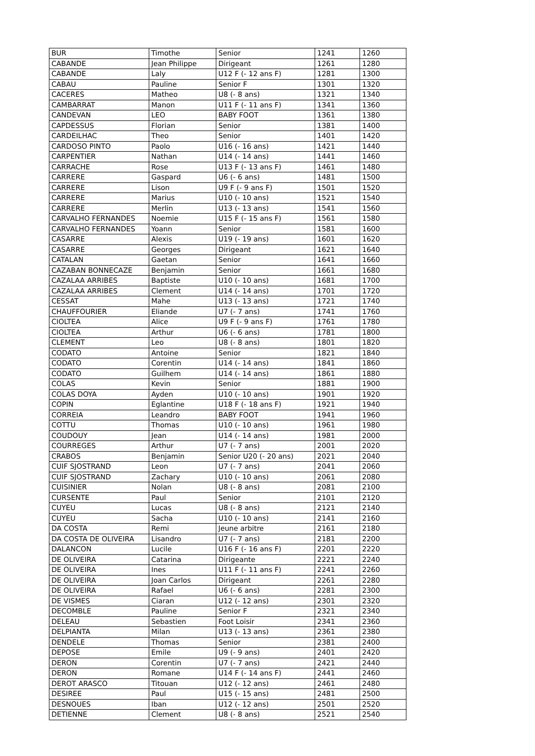| BUR | Timothe | Senior | 1241 | 1260 |
| CABANDE | Jean Philippe | Dirigeant | 1261 | 1280 |
| CABANDE | Laly | U12 F (- 12 ans F) | 1281 | 1300 |
| CABAU | Pauline | Senior F | 1301 | 1320 |
| CACERES | Matheo | U8 (- 8 ans) | 1321 | 1340 |
| CAMBARRAT | Manon | U11 F (- 11 ans F) | 1341 | 1360 |
| CANDEVAN | LEO | BABY FOOT | 1361 | 1380 |
| CAPDESSUS | Florian | Senior | 1381 | 1400 |
| CARDEILHAC | Theo | Senior | 1401 | 1420 |
| CARDOSO PINTO | Paolo | U16 (- 16 ans) | 1421 | 1440 |
| CARPENTIER | Nathan | U14 (- 14 ans) | 1441 | 1460 |
| CARRACHE | Rose | U13 F (- 13 ans F) | 1461 | 1480 |
| CARRERE | Gaspard | U6 (- 6 ans) | 1481 | 1500 |
| CARRERE | Lison | U9 F (- 9 ans F) | 1501 | 1520 |
| CARRERE | Marius | U10 (- 10 ans) | 1521 | 1540 |
| CARRERE | Merlin | U13 (- 13 ans) | 1541 | 1560 |
| CARVALHO FERNANDES | Noemie | U15 F (- 15 ans F) | 1561 | 1580 |
| CARVALHO FERNANDES | Yoann | Senior | 1581 | 1600 |
| CASARRE | Alexis | U19 (- 19 ans) | 1601 | 1620 |
| CASARRE | Georges | Dirigeant | 1621 | 1640 |
| CATALAN | Gaetan | Senior | 1641 | 1660 |
| CAZABAN BONNECAZE | Benjamin | Senior | 1661 | 1680 |
| CAZALAA ARRIBES | Baptiste | U10 (- 10 ans) | 1681 | 1700 |
| CAZALAA ARRIBES | Clement | U14 (- 14 ans) | 1701 | 1720 |
| CESSAT | Mahe | U13 (- 13 ans) | 1721 | 1740 |
| CHAUFFOURIER | Eliande | U7 (- 7 ans) | 1741 | 1760 |
| CIOLTEA | Alice | U9 F (- 9 ans F) | 1761 | 1780 |
| CIOLTEA | Arthur | U6 (- 6 ans) | 1781 | 1800 |
| CLEMENT | Leo | U8 (- 8 ans) | 1801 | 1820 |
| CODATO | Antoine | Senior | 1821 | 1840 |
| CODATO | Corentin | U14 (- 14 ans) | 1841 | 1860 |
| CODATO | Guilhem | U14 (- 14 ans) | 1861 | 1880 |
| COLAS | Kevin | Senior | 1881 | 1900 |
| COLAS DOYA | Ayden | U10 (- 10 ans) | 1901 | 1920 |
| COPIN | Eglantine | U18 F (- 18 ans F) | 1921 | 1940 |
| CORREIA | Leandro | BABY FOOT | 1941 | 1960 |
| COTTU | Thomas | U10 (- 10 ans) | 1961 | 1980 |
| COUDOUY | Jean | U14 (- 14 ans) | 1981 | 2000 |
| COURREGES | Arthur | U7 (- 7 ans) | 2001 | 2020 |
| CRABOS | Benjamin | Senior U20 (- 20 ans) | 2021 | 2040 |
| CUIF SJOSTRAND | Leon | U7 (- 7 ans) | 2041 | 2060 |
| CUIF SJOSTRAND | Zachary | U10 (- 10 ans) | 2061 | 2080 |
| CUISINIER | Nolan | U8 (- 8 ans) | 2081 | 2100 |
| CURSENTE | Paul | Senior | 2101 | 2120 |
| CUYEU | Lucas | U8 (- 8 ans) | 2121 | 2140 |
| CUYEU | Sacha | U10 (- 10 ans) | 2141 | 2160 |
| DA COSTA | Remi | Jeune arbitre | 2161 | 2180 |
| DA COSTA DE OLIVEIRA | Lisandro | U7 (- 7 ans) | 2181 | 2200 |
| DALANCON | Lucile | U16 F (- 16 ans F) | 2201 | 2220 |
| DE OLIVEIRA | Catarina | Dirigeante | 2221 | 2240 |
| DE OLIVEIRA | Ines | U11 F (- 11 ans F) | 2241 | 2260 |
| DE OLIVEIRA | Joan Carlos | Dirigeant | 2261 | 2280 |
| DE OLIVEIRA | Rafael | U6 (- 6 ans) | 2281 | 2300 |
| DE VISMES | Ciaran | U12 (- 12 ans) | 2301 | 2320 |
| DECOMBLE | Pauline | Senior F | 2321 | 2340 |
| DELEAU | Sebastien | Foot Loisir | 2341 | 2360 |
| DELPIANTA | Milan | U13 (- 13 ans) | 2361 | 2380 |
| DENDELE | Thomas | Senior | 2381 | 2400 |
| DEPOSE | Emile | U9 (- 9 ans) | 2401 | 2420 |
| DERON | Corentin | U7 (- 7 ans) | 2421 | 2440 |
| DERON | Romane | U14 F (- 14 ans F) | 2441 | 2460 |
| DEROT ARASCO | Titouan | U12 (- 12 ans) | 2461 | 2480 |
| DESIREE | Paul | U15 (- 15 ans) | 2481 | 2500 |
| DESNOUES | Iban | U12 (- 12 ans) | 2501 | 2520 |
| DETIENNE | Clement | U8 (- 8 ans) | 2521 | 2540 |